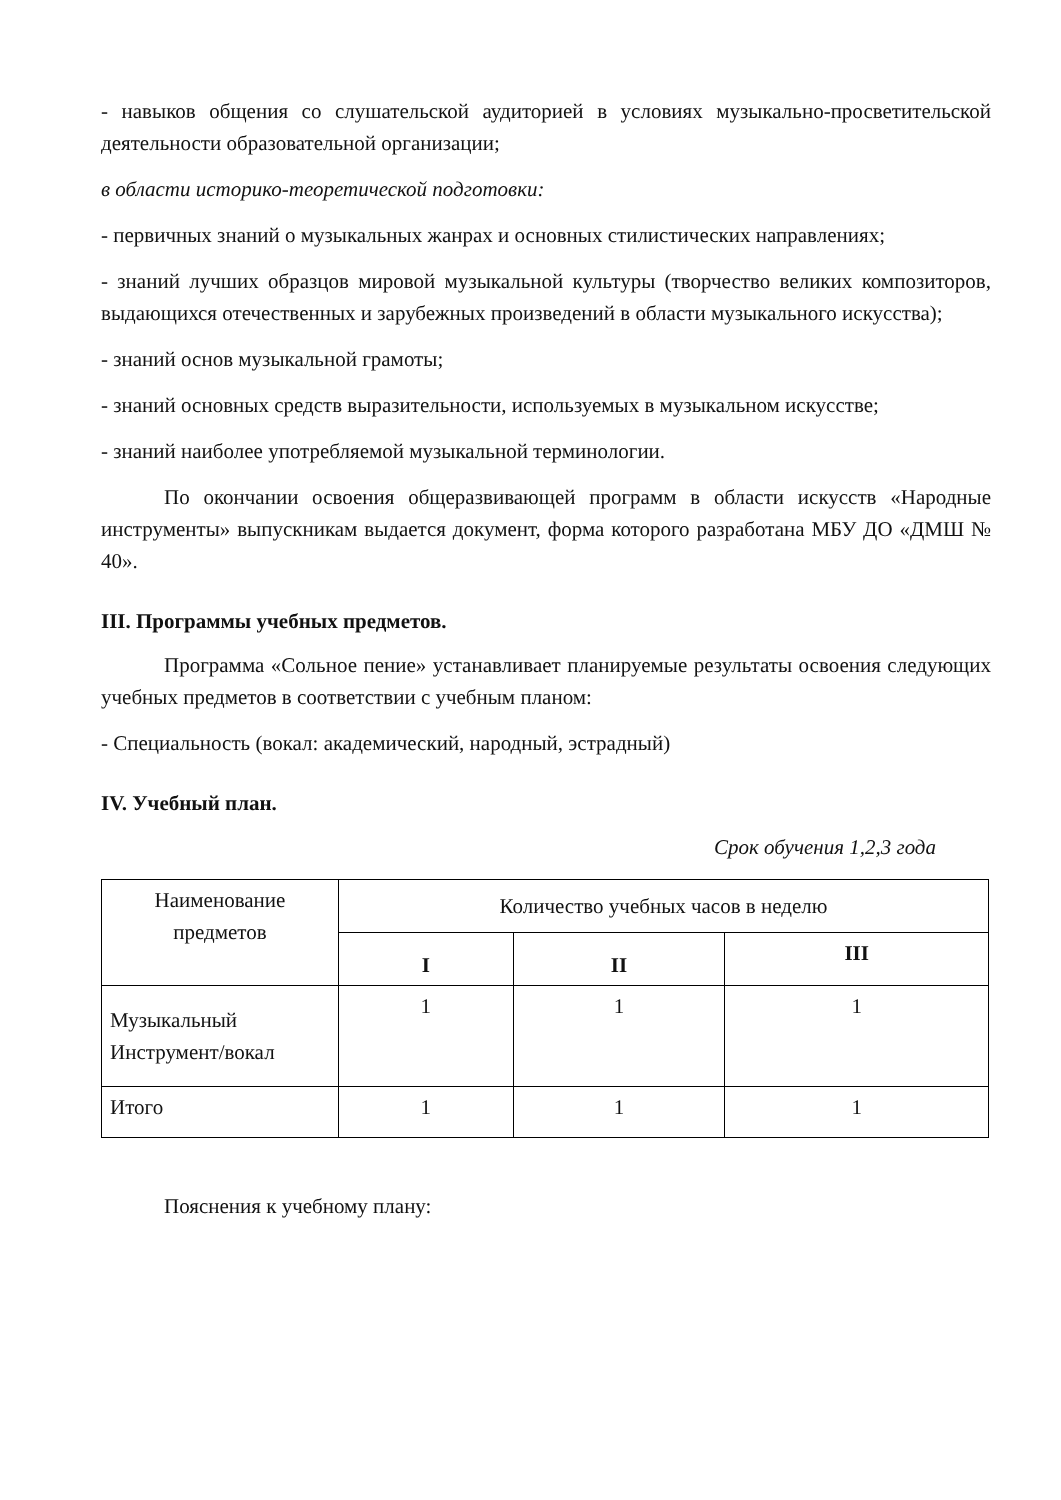- навыков общения со слушательской аудиторией в условиях музыкально-просветительской деятельности образовательной организации;
в области историко-теоретической подготовки:
- первичных знаний о музыкальных жанрах и основных стилистических направлениях;
- знаний лучших образцов мировой музыкальной культуры (творчество великих композиторов, выдающихся отечественных и зарубежных произведений в области музыкального искусства);
- знаний основ музыкальной грамоты;
- знаний основных средств выразительности, используемых в музыкальном искусстве;
- знаний наиболее употребляемой музыкальной терминологии.
По окончании освоения общеразвивающей программ в области искусств «Народные инструменты» выпускникам выдается документ, форма которого разработана МБУ ДО «ДМШ № 40».
III. Программы учебных предметов.
Программа «Сольное пение» устанавливает планируемые результаты освоения следующих учебных предметов в соответствии с учебным планом:
- Специальность (вокал: академический, народный, эстрадный)
IV. Учебный план.
Срок обучения 1,2,3 года
| Наименование предметов | Количество учебных часов в неделю | | |
| --- | --- | --- | --- |
| | I | II | III |
| Музыкальный Инструмент/вокал | 1 | 1 | 1 |
| Итого | 1 | 1 | 1 |
Пояснения к учебному плану: